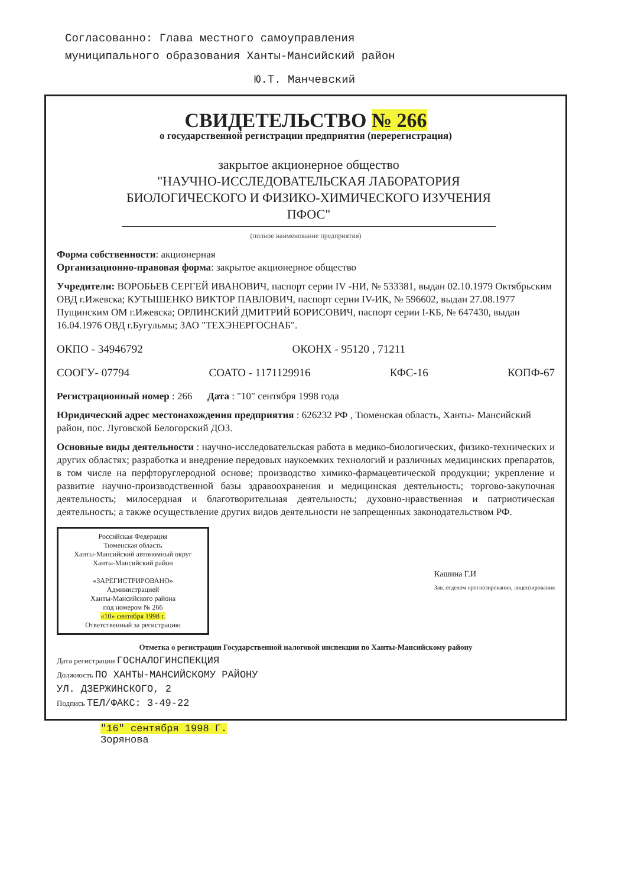Согласованно: Глава местного самоуправления муниципального образования Ханты-Мансийский район
Ю.Т. Манчевский
СВИДЕТЕЛЬСТВО № 266
о государственной регистрации предприятия (перерегистрация)
закрытое акционерное общество
"НАУЧНО-ИССЛЕДОВАТЕЛЬСКАЯ ЛАБОРАТОРИЯ БИОЛОГИЧЕСКОГО И ФИЗИКО-ХИМИЧЕСКОГО ИЗУЧЕНИЯ ПФОС"
(полное наименование предприятия)
Форма собственности: акционерная
Организационно-правовая форма: закрытое акционерное общество
Учредители: ВОРОБЬЕВ СЕРГЕЙ ИВАНОВИЧ, паспорт серии IV -НИ, № 533381, выдан 02.10.1979 Октябрьским ОВД г.Ижевска; КУТЫШЕНКО ВИКТОР ПАВЛОВИЧ, паспорт серии IV-ИК, № 596602, выдан 27.08.1977 Пущинским ОМ г.Ижевска; ОРЛИНСКИЙ ДМИТРИЙ БОРИСОВИЧ, паспорт серии I-КБ, № 647430, выдан 16.04.1976 ОВД г.Бугульмы; ЗАО "ТЕХЭНЕРГОСНАБ".
ОКПО - 34946792 ОКОНХ - 95120 , 71211
СООГУ- 07794 СОАТО - 1171129916 КФС-16 КОПФ-67
Регистрационный номер : 266 Дата : "10" сентября 1998 года
Юридический адрес местонахождения предприятия : 626232 РФ , Тюменская область, Ханты- Мансийский район, пос. Луговской Белогорский ДОЗ.
Основные виды деятельности : научно-исследовательская работа в медико-биологических, физико-технических и других областях; разработка и внедрение передовых наукоемких технологий и различных медицинских препаратов, в том числе на перфторуглеродной основе; производство химико-фармацевтической продукции; укрепление и развитие научно-производственной базы здравоохранения и медицинская деятельность; торгово-закупочная деятельность; милосердная и благотворительная деятельность; духовно-нравственная и патриотическая деятельность; а также осуществление других видов деятельности не запрещенных законодательством РФ.
Российская Федерация
Тюменская область
Ханты-Мансийский автономный округ
Ханты-Мансийский район
«ЗАРЕГИСТРИРОВАНО»
Администрацией
Ханты-Мансийского района
под номером № 266
«10» сентября 1998 г.
Ответственный за регистрацию
Кашина Г.И
Зав. отделом прогнозирования, лицензирования
Отметка о регистрации Государственной налоговой инспекции по Ханты-Мансийскому району
Дата регистрации ГОСНАЛОГИНСПЕКЦИЯ
Должность ПО ХАНТЫ-МАНСИЙСКОМУ РАЙОНУ
УЛ. ДЗЕРЖИНСКОГО, 2
Подпись ТЕЛ/ФАКС: 3-49-22
"16" сентября 1998 Г.
Зорянова